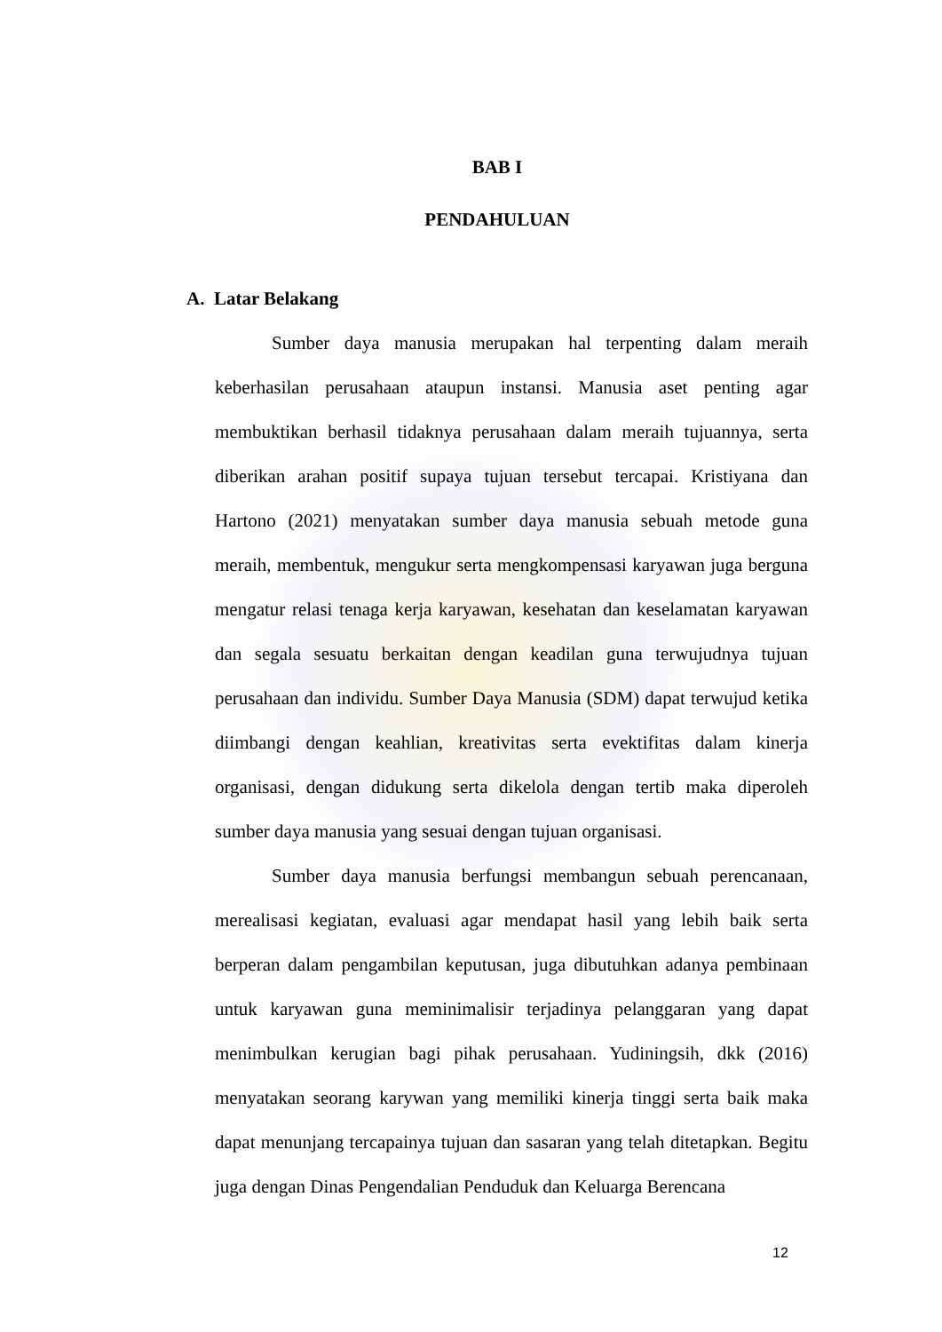BAB I
PENDAHULUAN
A. Latar Belakang
Sumber daya manusia merupakan hal terpenting dalam meraih keberhasilan perusahaan ataupun instansi. Manusia aset penting agar membuktikan berhasil tidaknya perusahaan dalam meraih tujuannya, serta diberikan arahan positif supaya tujuan tersebut tercapai. Kristiyana dan Hartono (2021) menyatakan sumber daya manusia sebuah metode guna meraih, membentuk, mengukur serta mengkompensasi karyawan juga berguna mengatur relasi tenaga kerja karyawan, kesehatan dan keselamatan karyawan dan segala sesuatu berkaitan dengan keadilan guna terwujudnya tujuan perusahaan dan individu. Sumber Daya Manusia (SDM) dapat terwujud ketika diimbangi dengan keahlian, kreativitas serta evektifitas dalam kinerja organisasi, dengan didukung serta dikelola dengan tertib maka diperoleh sumber daya manusia yang sesuai dengan tujuan organisasi.
Sumber daya manusia berfungsi membangun sebuah perencanaan, merealisasi kegiatan, evaluasi agar mendapat hasil yang lebih baik serta berperan dalam pengambilan keputusan, juga dibutuhkan adanya pembinaan untuk karyawan guna meminimalisir terjadinya pelanggaran yang dapat menimbulkan kerugian bagi pihak perusahaan. Yudiningsih, dkk (2016) menyatakan seorang karywan yang memiliki kinerja tinggi serta baik maka dapat menunjang tercapainya tujuan dan sasaran yang telah ditetapkan. Begitu juga dengan Dinas Pengendalian Penduduk dan Keluarga Berencana
12